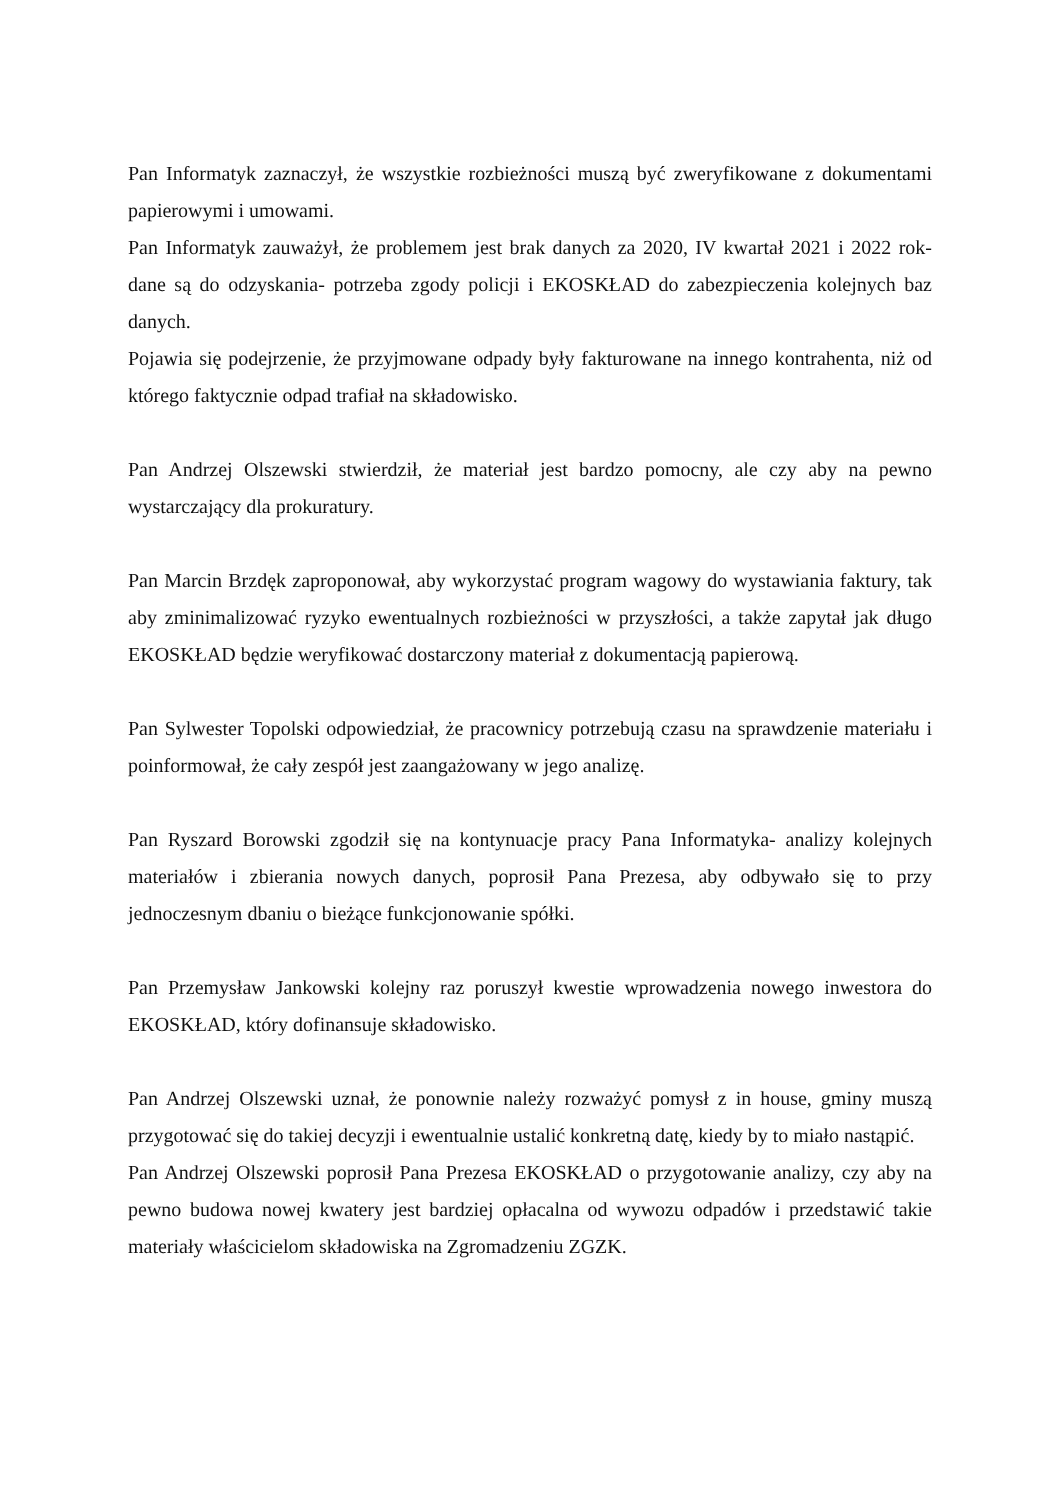Pan Informatyk zaznaczył, że wszystkie rozbieżności muszą być zweryfikowane z dokumentami papierowymi i umowami.
Pan Informatyk zauważył, że problemem jest brak danych za 2020, IV kwartał 2021 i 2022 rok- dane są do odzyskania- potrzeba zgody policji i EKOSKŁAD do zabezpieczenia kolejnych baz danych.
Pojawia się podejrzenie, że przyjmowane odpady były fakturowane na innego kontrahenta, niż od którego faktycznie odpad trafiał na składowisko.
Pan Andrzej Olszewski stwierdził, że materiał jest bardzo pomocny, ale czy aby na pewno wystarczający dla prokuratury.
Pan Marcin Brzdęk zaproponował, aby wykorzystać program wagowy do wystawiania faktury, tak aby zminimalizować ryzyko ewentualnych rozbieżności w przyszłości, a także zapytał jak długo EKOSKŁAD będzie weryfikować dostarczony materiał z dokumentacją papierową.
Pan Sylwester Topolski odpowiedział, że pracownicy potrzebują czasu na sprawdzenie materiału i poinformował, że cały zespół jest zaangażowany w jego analizę.
Pan Ryszard Borowski zgodził się na kontynuacje pracy Pana Informatyka- analizy kolejnych materiałów i zbierania nowych danych, poprosił Pana Prezesa, aby odbywało się to przy jednoczesnym dbaniu o bieżące funkcjonowanie spółki.
Pan Przemysław Jankowski kolejny raz poruszył kwestie wprowadzenia nowego inwestora do EKOSKŁAD, który dofinansuje składowisko.
Pan Andrzej Olszewski uznał, że ponownie należy rozważyć pomysł z in house, gminy muszą przygotować się do takiej decyzji i ewentualnie ustalić konkretną datę, kiedy by to miało nastąpić.
Pan Andrzej Olszewski poprosił Pana Prezesa EKOSKŁAD o przygotowanie analizy, czy aby na pewno budowa nowej kwatery jest bardziej opłacalna od wywozu odpadów i przedstawić takie materiały właścicielom składowiska na Zgromadzeniu ZGZK.